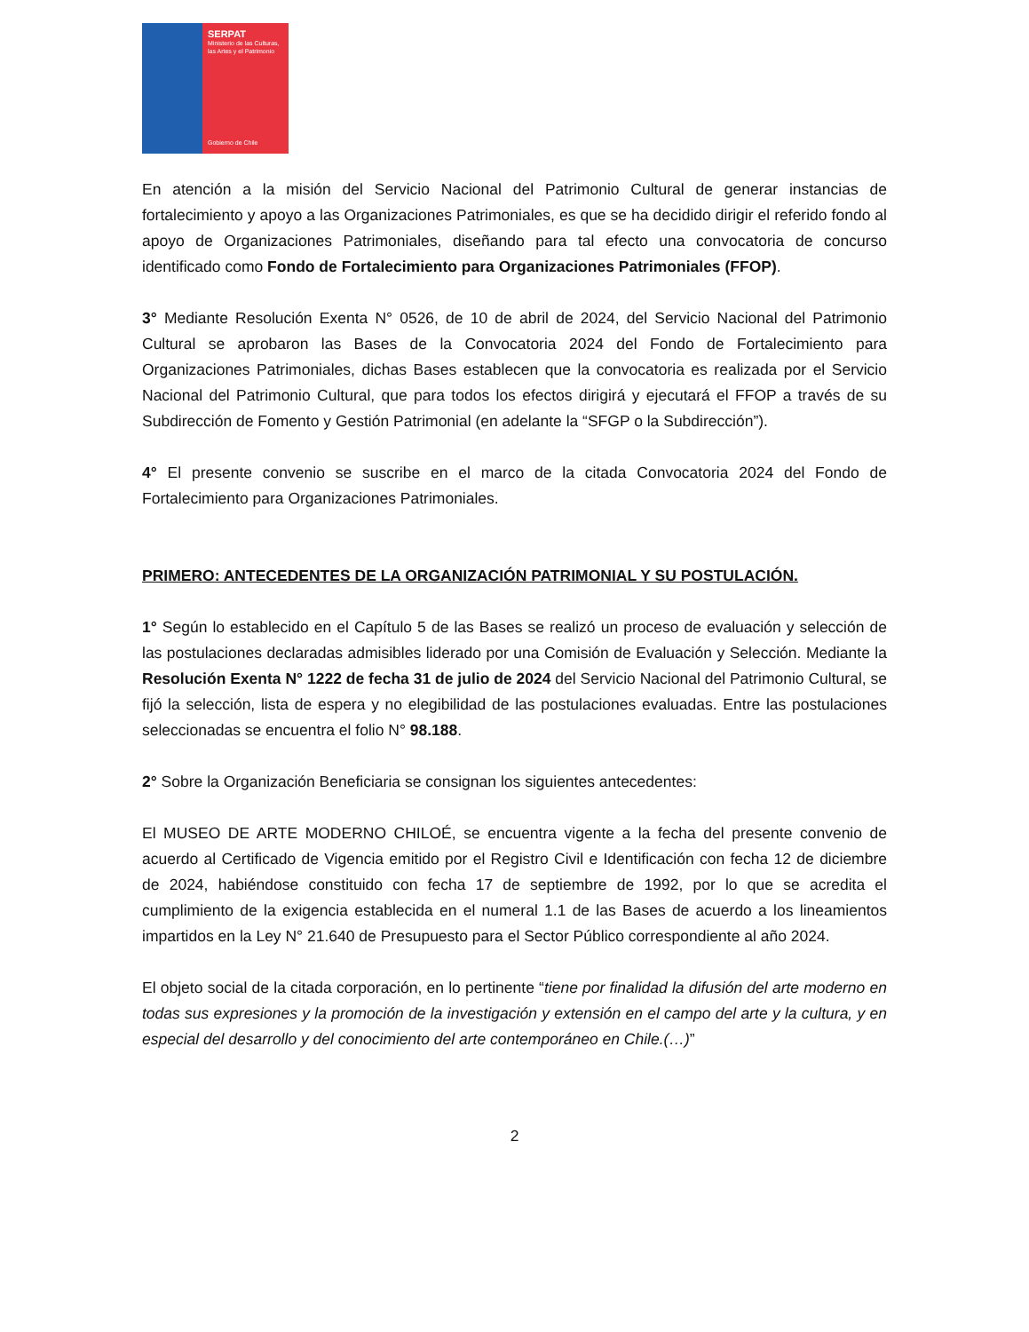SERPAT
Ministerio de las Culturas, las Artes y el Patrimonio
Gobierno de Chile
En atención a la misión del Servicio Nacional del Patrimonio Cultural de generar instancias de fortalecimiento y apoyo a las Organizaciones Patrimoniales, es que se ha decidido dirigir el referido fondo al apoyo de Organizaciones Patrimoniales, diseñando para tal efecto una convocatoria de concurso identificado como Fondo de Fortalecimiento para Organizaciones Patrimoniales (FFOP).
3° Mediante Resolución Exenta N° 0526, de 10 de abril de 2024, del Servicio Nacional del Patrimonio Cultural se aprobaron las Bases de la Convocatoria 2024 del Fondo de Fortalecimiento para Organizaciones Patrimoniales, dichas Bases establecen que la convocatoria es realizada por el Servicio Nacional del Patrimonio Cultural, que para todos los efectos dirigirá y ejecutará el FFOP a través de su Subdirección de Fomento y Gestión Patrimonial (en adelante la “SFGP o la Subdirección”).
4° El presente convenio se suscribe en el marco de la citada Convocatoria 2024 del Fondo de Fortalecimiento para Organizaciones Patrimoniales.
PRIMERO: ANTECEDENTES DE LA ORGANIZACIÓN PATRIMONIAL Y SU POSTULACIÓN.
1° Según lo establecido en el Capítulo 5 de las Bases se realizó un proceso de evaluación y selección de las postulaciones declaradas admisibles liderado por una Comisión de Evaluación y Selección. Mediante la Resolución Exenta N° 1222 de fecha 31 de julio de 2024 del Servicio Nacional del Patrimonio Cultural, se fijó la selección, lista de espera y no elegibilidad de las postulaciones evaluadas. Entre las postulaciones seleccionadas se encuentra el folio N° 98.188.
2° Sobre la Organización Beneficiaria se consignan los siguientes antecedentes:
El MUSEO DE ARTE MODERNO CHILOÉ, se encuentra vigente a la fecha del presente convenio de acuerdo al Certificado de Vigencia emitido por el Registro Civil e Identificación con fecha 12 de diciembre de 2024, habiéndose constituido con fecha 17 de septiembre de 1992, por lo que se acredita el cumplimiento de la exigencia establecida en el numeral 1.1 de las Bases de acuerdo a los lineamientos impartidos en la Ley N° 21.640 de Presupuesto para el Sector Público correspondiente al año 2024.
El objeto social de la citada corporación, en lo pertinente “tiene por finalidad la difusión del arte moderno en todas sus expresiones y la promoción de la investigación y extensión en el campo del arte y la cultura, y en especial del desarrollo y del conocimiento del arte contemporáneo en Chile.(…)”
2